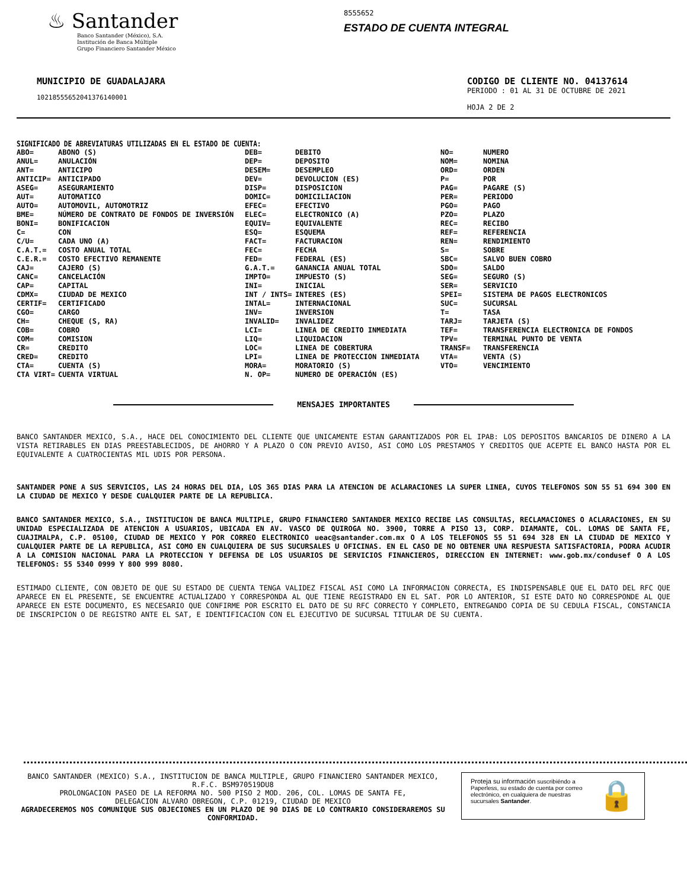♨ Santander
Banco Santander (México), S.A.
Institución de Banca Múltiple
Grupo Financiero Santander México
8555652
ESTADO DE CUENTA INTEGRAL
MUNICIPIO DE GUADALAJARA
10218555652041376140001
CODIGO DE CLIENTE NO. 04137614
PERIODO : 01 AL 31 DE OCTUBRE DE 2021
HOJA 2 DE 2
SIGNIFICADO DE ABREVIATURAS UTILIZADAS EN EL ESTADO DE CUENTA:
| ABO= | ABONO (S) | DEB= | DEBITO | NO= | NUMERO |
| ANUL= | ANULACIÓN | DEP= | DEPOSITO | NOM= | NOMINA |
| ANT= | ANTICIPO | DESEM= | DESEMPLEO | ORD= | ORDEN |
| ANTICIP= | ANTICIPADO | DEV= | DEVOLUCION (ES) | P= | POR |
| ASEG= | ASEGURAMIENTO | DISP= | DISPOSICION | PAG= | PAGARE (S) |
| AUT= | AUTOMATICO | DOMIC= | DOMICILIACION | PER= | PERIODO |
| AUTO= | AUTOMOVIL, AUTOMOTRIZ | EFEC= | EFECTIVO | PGO= | PAGO |
| BME= | NÚMERO DE CONTRATO DE FONDOS DE INVERSIÓN | ELEC= | ELECTRONICO (A) | PZO= | PLAZO |
| BONI= | BONIFICACION | EQUIV= | EQUIVALENTE | REC= | RECIBO |
| C= | CON | ESQ= | ESQUEMA | REF= | REFERENCIA |
| C/U= | CADA UNO (A) | FACT= | FACTURACION | REN= | RENDIMIENTO |
| C.A.T.= | COSTO ANUAL TOTAL | FEC= | FECHA | S= | SOBRE |
| C.E.R.= | COSTO EFECTIVO REMANENTE | FED= | FEDERAL (ES) | SBC= | SALVO BUEN COBRO |
| CAJ= | CAJERO (S) | G.A.T.= | GANANCIA ANUAL TOTAL | SDO= | SALDO |
| CANC= | CANCELACIÓN | IMPTO= | IMPUESTO (S) | SEG= | SEGURO (S) |
| CAP= | CAPITAL | INI= | INICIAL | SER= | SERVICIO |
| CDMX= | CIUDAD DE MEXICO | INT / INTS= | INTERES (ES) | SPEI= | SISTEMA DE PAGOS ELECTRONICOS |
| CERTIF= | CERTIFICADO | INTAL= | INTERNACIONAL | SUC= | SUCURSAL |
| CGO= | CARGO | INV= | INVERSION | T= | TASA |
| CH= | CHEQUE (S, RA) | INVALID= | INVALIDEZ | TARJ= | TARJETA (S) |
| COB= | COBRO | LCI= | LINEA DE CREDITO INMEDIATA | TEF= | TRANSFERENCIA ELECTRONICA DE FONDOS |
| COM= | COMISION | LIQ= | LIQUIDACION | TPV= | TERMINAL PUNTO DE VENTA |
| CR= | CREDITO | LOC= | LINEA DE COBERTURA | TRANSF= | TRANSFERENCIA |
| CRED= | CREDITO | LPI= | LINEA DE PROTECCION INMEDIATA | VTA= | VENTA (S) |
| CTA= | CUENTA (S) | MORA= | MORATORIO (S) | VTO= | VENCIMIENTO |
| CTA VIRT= | CUENTA VIRTUAL | N. OP= | NUMERO DE OPERACIÓN (ES) | | |
MENSAJES IMPORTANTES
BANCO SANTANDER MEXICO, S.A., HACE DEL CONOCIMIENTO DEL CLIENTE QUE UNICAMENTE ESTAN GARANTIZADOS POR EL IPAB: LOS DEPOSITOS BANCARIOS DE DINERO A LA VISTA RETIRABLES EN DIAS PREESTABLECIDOS, DE AHORRO Y A PLAZO O CON PREVIO AVISO, ASI COMO LOS PRESTAMOS Y CREDITOS QUE ACEPTE EL BANCO HASTA POR EL EQUIVALENTE A CUATROCIENTAS MIL UDIS POR PERSONA.
SANTANDER PONE A SUS SERVICIOS, LAS 24 HORAS DEL DIA, LOS 365 DIAS PARA LA ATENCION DE ACLARACIONES LA SUPER LINEA, CUYOS TELEFONOS SON 55 51 694 300 EN LA CIUDAD DE MEXICO Y DESDE CUALQUIER PARTE DE LA REPUBLICA.
BANCO SANTANDER MEXICO, S.A., INSTITUCION DE BANCA MULTIPLE, GRUPO FINANCIERO SANTANDER MEXICO RECIBE LAS CONSULTAS, RECLAMACIONES O ACLARACIONES, EN SU UNIDAD ESPECIALIZADA DE ATENCION A USUARIOS, UBICADA EN AV. VASCO DE QUIROGA NO. 3900, TORRE A PISO 13, CORP. DIAMANTE, COL. LOMAS DE SANTA FE, CUAJIMALPA, C.P. 05100, CIUDAD DE MEXICO Y POR CORREO ELECTRONICO ueac@santander.com.mx O A LOS TELEFONOS 55 51 694 328 EN LA CIUDAD DE MEXICO Y CUALQUIER PARTE DE LA REPUBLICA, ASI COMO EN CUALQUIERA DE SUS SUCURSALES U OFICINAS. EN EL CASO DE NO OBTENER UNA RESPUESTA SATISFACTORIA, PODRA ACUDIR A LA COMISION NACIONAL PARA LA PROTECCION Y DEFENSA DE LOS USUARIOS DE SERVICIOS FINANCIEROS, DIRECCION EN INTERNET: www.gob.mx/condusef O A LOS TELEFONOS: 55 5340 0999 Y 800 999 8080.
ESTIMADO CLIENTE, CON OBJETO DE QUE SU ESTADO DE CUENTA TENGA VALIDEZ FISCAL ASI COMO LA INFORMACION CORRECTA, ES INDISPENSABLE QUE EL DATO DEL RFC QUE APARECE EN EL PRESENTE, SE ENCUENTRE ACTUALIZADO Y CORRESPONDA AL QUE TIENE REGISTRADO EN EL SAT. POR LO ANTERIOR, SI ESTE DATO NO CORRESPONDE AL QUE APARECE EN ESTE DOCUMENTO, ES NECESARIO QUE CONFIRME POR ESCRITO EL DATO DE SU RFC CORRECTO Y COMPLETO, ENTREGANDO COPIA DE SU CEDULA FISCAL, CONSTANCIA DE INSCRIPCION O DE REGISTRO ANTE EL SAT, E IDENTIFICACION CON EL EJECUTIVO DE SUCURSAL TITULAR DE SU CUENTA.
BANCO SANTANDER (MEXICO) S.A., INSTITUCION DE BANCA MULTIPLE, GRUPO FINANCIERO SANTANDER MEXICO,
R.F.C. BSM970519DU8
PROLONGACION PASEO DE LA REFORMA NO. 500 PISO 2 MOD. 206, COL. LOMAS DE SANTA FE,
DELEGACION ALVARO OBREGON, C.P. 01219, CIUDAD DE MEXICO
AGRADECEREMOS NOS COMUNIQUE SUS OBJECIONES EN UN PLAZO DE 90 DIAS DE LO CONTRARIO CONSIDERAREMOS SU CONFORMIDAD.
Proteja su información suscribiéndo a Paperless, su estado de cuenta por correo electrónico, en cualquiera de nuestras sucursales Santander.
🔒